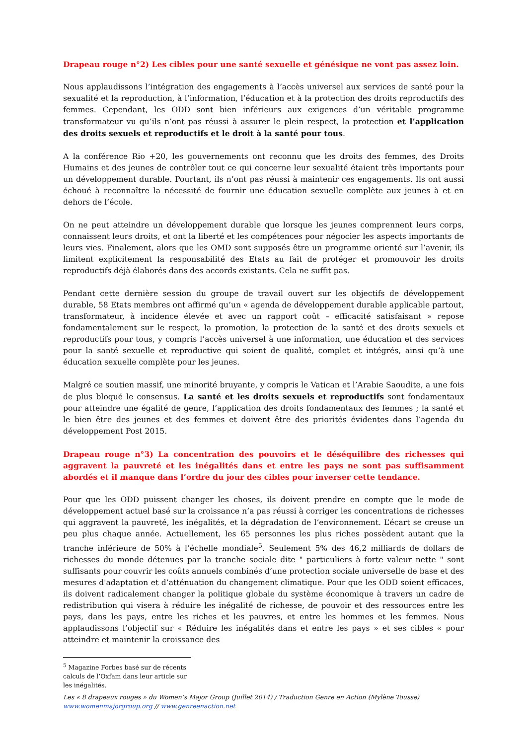Drapeau rouge n°2) Les cibles pour une santé sexuelle et génésique ne vont pas assez loin.
Nous applaudissons l’intégration des engagements à l’accès universel aux services de santé pour la sexualité et la reproduction, à l’information, l’éducation et à la protection des droits reproductifs des femmes. Cependant, les ODD sont bien inférieurs aux exigences d’un véritable programme transformateur vu qu’ils n’ont pas réussi à assurer le plein respect, la protection et l’application des droits sexuels et reproductifs et le droit à la santé pour tous.
A la conférence Rio +20, les gouvernements ont reconnu que les droits des femmes, des Droits Humains et des jeunes de contrôler tout ce qui concerne leur sexualité étaient très importants pour un développement durable. Pourtant, ils n’ont pas réussi à maintenir ces engagements. Ils ont aussi échoué à reconnaître la nécessité de fournir une éducation sexuelle complète aux jeunes à et en dehors de l’école.
On ne peut atteindre un développement durable que lorsque les jeunes comprennent leurs corps, connaissent leurs droits, et ont la liberté et les compétences pour négocier les aspects importants de leurs vies. Finalement, alors que les OMD sont supposés être un programme orienté sur l’avenir, ils limitent explicitement la responsabilité des Etats au fait de protéger et promouvoir les droits reproductifs déjà élaborés dans des accords existants. Cela ne suffit pas.
Pendant cette dernière session du groupe de travail ouvert sur les objectifs de développement durable, 58 Etats membres ont affirmé qu’un « agenda de développement durable applicable partout, transformateur, à incidence élevée et avec un rapport coût – efficacité satisfaisant » repose fondamentalement sur le respect, la promotion, la protection de la santé et des droits sexuels et reproductifs pour tous, y compris l’accès universel à une information, une éducation et des services pour la santé sexuelle et reproductive qui soient de qualité, complet et intégrés, ainsi qu’à une éducation sexuelle complète pour les jeunes.
Malgré ce soutien massif, une minorité bruyante, y compris le Vatican et l’Arabie Saoudite, a une fois de plus bloqué le consensus. La santé et les droits sexuels et reproductifs sont fondamentaux pour atteindre une égalité de genre, l’application des droits fondamentaux des femmes ; la santé et le bien être des jeunes et des femmes et doivent être des priorités évidentes dans l’agenda du développement Post 2015.
Drapeau rouge n°3) La concentration des pouvoirs et le déséquilibre des richesses qui aggravent la pauvreté et les inégalités dans et entre les pays ne sont pas suffisamment abordés et il manque dans l’ordre du jour des cibles pour inverser cette tendance.
Pour que les ODD puissent changer les choses, ils doivent prendre en compte que le mode de développement actuel basé sur la croissance n’a pas réussi à corriger les concentrations de richesses qui aggravent la pauvreté, les inégalités, et la dégradation de l’environnement. L’écart se creuse un peu plus chaque année. Actuellement, les 65 personnes les plus riches possèdent autant que la tranche inférieure de 50% à l’échelle mondiale<sup>5</sup>. Seulement 5% des 46,2 milliards de dollars de richesses du monde détenues par la tranche sociale dite " particuliers à forte valeur nette " sont suffisants pour couvrir les coûts annuels combinés d’une protection sociale universelle de base et des mesures d'adaptation et d’atténuation du changement climatique. Pour que les ODD soient efficaces, ils doivent radicalement changer la politique globale du système économique à travers un cadre de redistribution qui visera à réduire les inégalité de richesse, de pouvoir et des ressources entre les pays, dans les pays, entre les riches et les pauvres, et entre les hommes et les femmes. Nous applaudissons l’objectif sur « Réduire les inégalités dans et entre les pays » et ses cibles « pour atteindre et maintenir la croissance des
<sup>5</sup> Magazine Forbes basé sur de récents calculs de l’Oxfam dans leur article sur les inégalités.
Les « 8 drapeaux rouges » du Women’s Major Group (Juillet 2014) / Traduction Genre en Action (Mylène Tousse)
www.womenmajorgroup.org // www.genreenaction.net